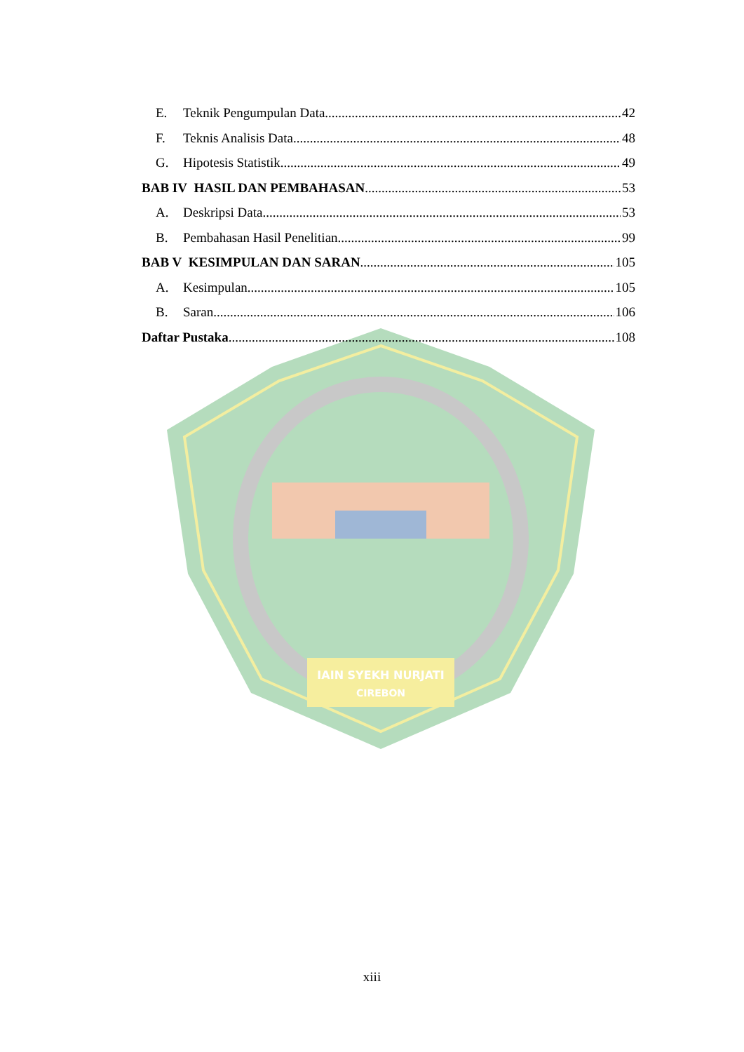IAIN SYEKH NURJATI
CIREBON
E. Teknik Pengumpulan Data 42
F. Teknis Analisis Data 48
G. Hipotesis Statistik 49
BAB IV HASIL DAN PEMBAHASAN 53
A. Deskripsi Data 53
B. Pembahasan Hasil Penelitian 99
BAB V KESIMPULAN DAN SARAN 105
A. Kesimpulan 105
B. Saran 106
Daftar Pustaka 108
xiii